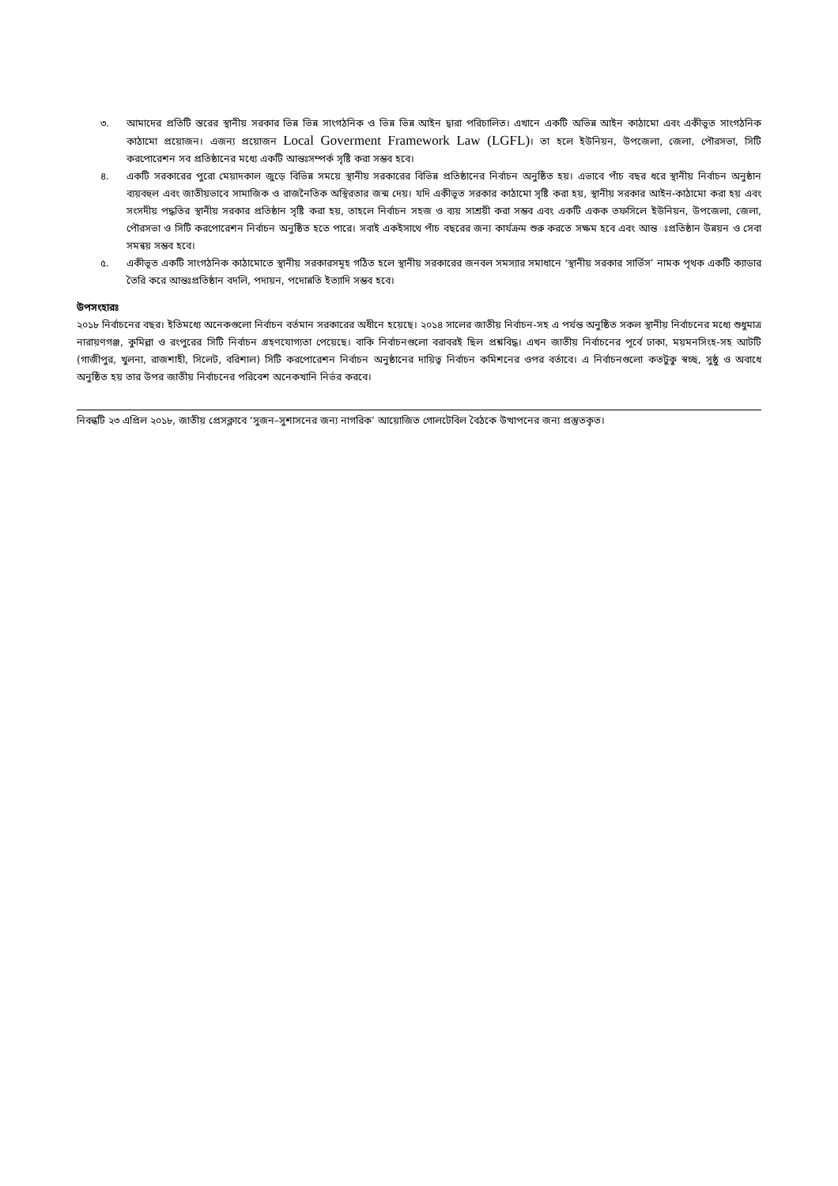৩. আমাদের প্রতিটি স্তরের স্থানীয় সরকার ভিন্ন ভিন্ন সাংগঠনিক ও ভিন্ন ভিন্ন আইন দ্বারা পরিচালিত। এখানে একটি অভিন্ন আইন কাঠামো এবং একীভূত সাংগঠনিক কাঠামো প্রয়োজন। এজন্য প্রয়োজন Local Goverment Framework Law (LGFL)। তা হলে ইউনিয়ন, উপজেলা, জেলা, পৌরসভা, সিটি করপোরেশন সব প্রতিষ্ঠানের মধ্যে একটি আন্তঃসম্পর্ক সৃষ্টি করা সম্ভব হবে।
৪. একটি সরকারের পুরো মেয়াদকাল জুড়ে বিভিন্ন সময়ে স্থানীয় সরকারের বিভিন্ন প্রতিষ্ঠানের নির্বাচন অনুষ্ঠিত হয়। এভাবে পাঁচ বছর ধরে স্থানীয় নির্বাচন অনুষ্ঠান ব্যয়বহুল এবং জাতীয়ভাবে সামাজিক ও রাজনৈতিক অস্থিরতার জন্ম দেয়। যদি একীভূত সরকার কাঠামো সৃষ্টি করা হয়, স্থানীয় সরকার আইন-কাঠামো করা হয় এবং সংসদীয় পদ্ধতির স্থানীয় সরকার প্রতিষ্ঠান সৃষ্টি করা হয়, তাহলে নির্বাচন সহজ ও ব্যয় সাশ্রয়ী করা সম্ভব এবং একটি একক তফসিলে ইউনিয়ন, উপজেলা, জেলা, পৌরসভা ও সিটি করপোরেশন নির্বাচন অনুষ্ঠিত হতে পারে। সবাই একইসাথে পাঁচ বছরের জন্য কার্যক্রম শুরু করতে সক্ষম হবে এবং আন্ত ঃপ্রতিষ্ঠান উন্নয়ন ও সেবা সমন্বয় সম্ভব হবে।
৫. একীভূত একটি সাংগঠনিক কাঠামোতে স্থানীয় সরকারসমূহ গঠিত হলে স্থানীয় সরকারের জনবল সমস্যার সমাধানে ‘স্থানীয় সরকার সার্ভিস’ নামক পৃথক একটি ক্যাডার তৈরি করে আন্তঃপ্রতিষ্ঠান বদলি, পদায়ন, পদোন্নতি ইত্যাদি সম্ভব হবে।
উপসংহারঃ
২০১৮ নির্বাচনের বছর। ইতিমধ্যে অনেকগুলো নির্বাচন বর্তমান সরকারের অধীনে হয়েছে। ২০১৪ সালের জাতীয় নির্বাচন-সহ এ পর্যন্ত অনুষ্ঠিত সকল স্থানীয় নির্বাচনের মধ্যে শুধুমাত্র নারায়ণগঞ্জ, কুমিল্লা ও রংপুরের সিটি নির্বাচন গ্রহণযোগ্যতা পেয়েছে। বাকি নির্বাচনগুলো বরাবরই ছিল প্রশ্নবিদ্ধ। এখন জাতীয় নির্বাচনের পূর্বে ঢাকা, ময়মনসিংহ-সহ আটটি (গাজীপুর, খুলনা, রাজশাহী, সিলেট, বরিশাল) সিটি করপোরেশন নির্বাচন অনুষ্ঠানের দায়িত্ব নির্বাচন কমিশনের ওপর বর্তাবে। এ নির্বাচনগুলো কতটুকু স্বচ্ছ, সুষ্ঠু ও অবাধে অনুষ্ঠিত হয় তার উপর জাতীয় নির্বাচনের পরিবেশ অনেকখানি নির্ভর করবে।
নিবন্ধটি ২৩ এপ্রিল ২০১৮, জাতীয় প্রেসক্লাবে ‘সুজন–সুশাসনের জন্য নাগরিক’ আয়োজিত গোলটেবিল বৈঠকে উত্থাপনের জন্য প্রস্তুতকৃত।